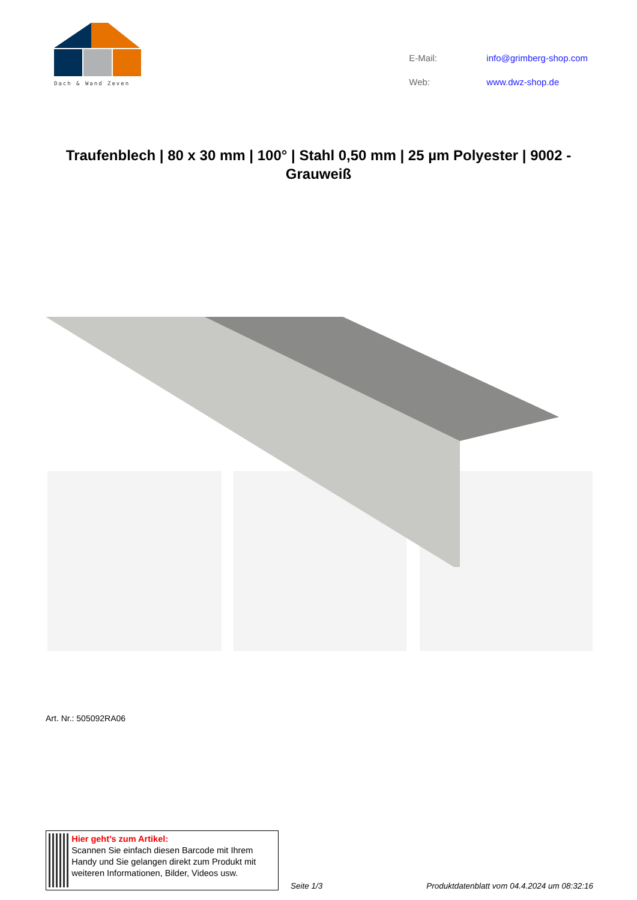Dach & Wand Zeven
| E-Mail: | info@grimberg-shop.com |
| Web: | www.dwz-shop.de |
Traufenblech | 80 x 30 mm | 100° | Stahl 0,50 mm | 25 µm Polyester | 9002 - Grauweiß
Art. Nr.: 505092RA06
Hier geht’s zum Artikel:
Scannen Sie einfach diesen Barcode mit Ihrem Handy und Sie gelangen direkt zum Produkt mit weiteren Informationen, Bilder, Videos usw.
Seite 1/3
Produktdatenblatt vom 04.4.2024 um 08:32:16